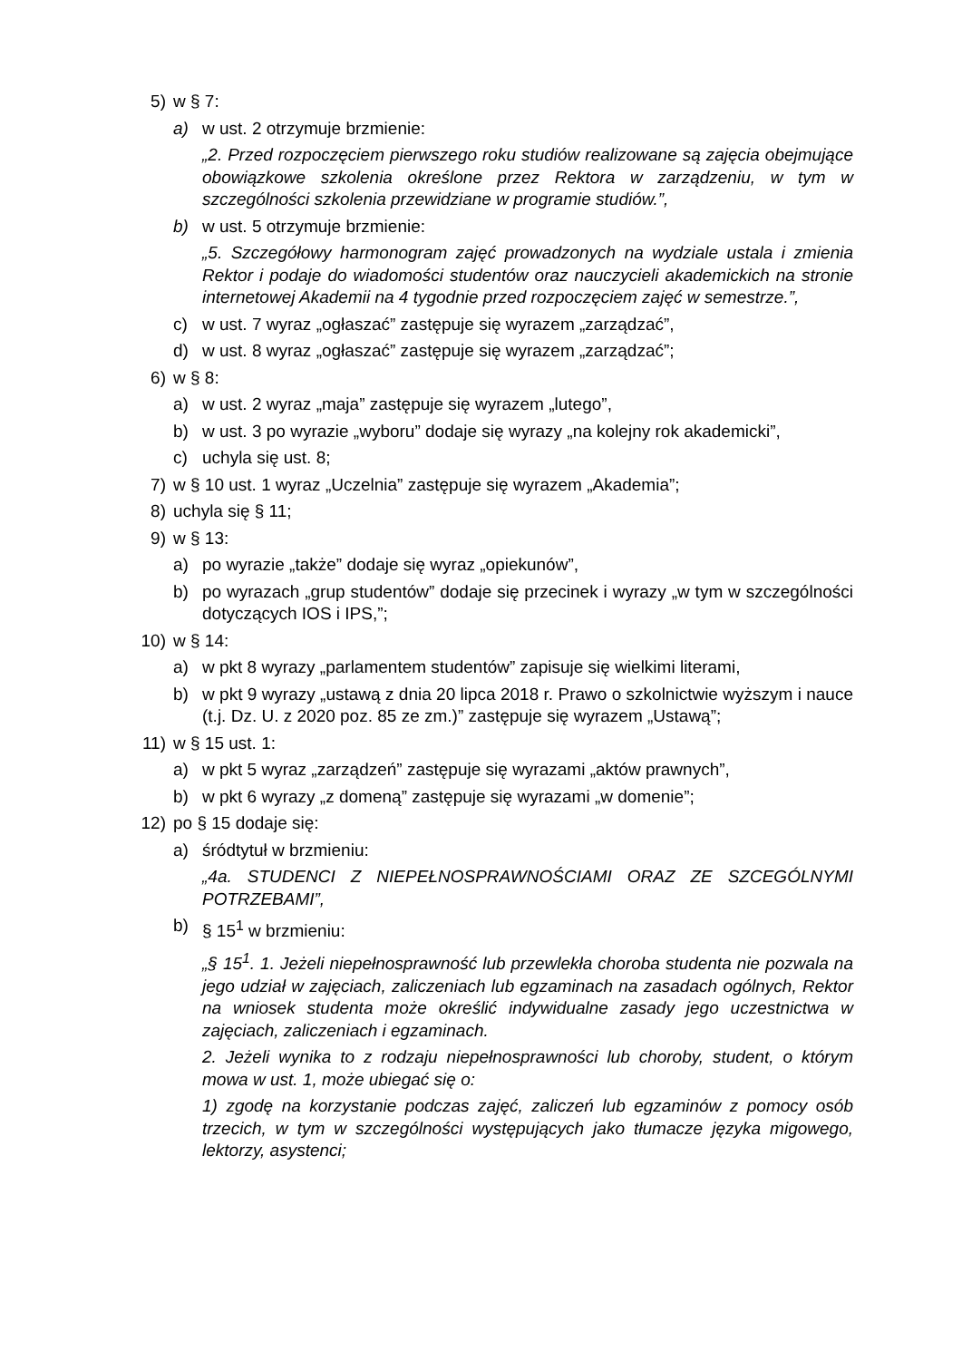5) w § 7:
a) w ust. 2 otrzymuje brzmienie:
„2. Przed rozpoczęciem pierwszego roku studiów realizowane są zajęcia obejmujące obowiązkowe szkolenia określone przez Rektora w zarządzeniu, w tym w szczególności szkolenia przewidziane w programie studiów.”,
b) w ust. 5 otrzymuje brzmienie:
„5. Szczegółowy harmonogram zajęć prowadzonych na wydziale ustala i zmienia Rektor i podaje do wiadomości studentów oraz nauczycieli akademickich na stronie internetowej Akademii na 4 tygodnie przed rozpoczęciem zajęć w semestrze.”,
c) w ust. 7 wyraz „ogłaszać” zastępuje się wyrazem „zarządzać”,
d) w ust. 8 wyraz „ogłaszać” zastępuje się wyrazem „zarządzać”;
6) w § 8:
a) w ust. 2 wyraz „maja” zastępuje się wyrazem „lutego”,
b) w ust. 3 po wyrazie „wyboru” dodaje się wyrazy „na kolejny rok akademicki”,
c) uchyla się ust. 8;
7) w § 10 ust. 1 wyraz „Uczelnia” zastępuje się wyrazem „Akademia”;
8) uchyla się § 11;
9) w § 13:
a) po wyrazie „także” dodaje się wyraz „opiekunów”,
b) po wyrazach „grup studentów” dodaje się przecinek i wyrazy „w tym w szczególności dotyczących IOS i IPS,”;
10) w § 14:
a) w pkt 8 wyrazy „parlamentem studentów” zapisuje się wielkimi literami,
b) w pkt 9 wyrazy „ustawą z dnia 20 lipca 2018 r. Prawo o szkolnictwie wyższym i nauce (t.j. Dz. U. z 2020 poz. 85 ze zm.)” zastępuje się wyrazem „Ustawą”;
11) w § 15 ust. 1:
a) w pkt 5 wyraz „zarządzeń” zastępuje się wyrazami „aktów prawnych”,
b) w pkt 6 wyrazy „z domeną” zastępuje się wyrazami „w domenie”;
12) po § 15 dodaje się:
a) śródtytuł w brzmieniu:
„4a. STUDENCI Z NIEPEŁNOSPRAWNOŚCIAMI ORAZ ZE SZCEGÓLNYMI POTRZEBAMI”,
b) § 15<sup>1</sup> w brzmieniu:
„§ 15<sup>1</sup>. 1. Jeżeli niepełnosprawność lub przewlekła choroba studenta nie pozwala na jego udział w zajęciach, zaliczeniach lub egzaminach na zasadach ogólnych, Rektor na wniosek studenta może określić indywidualne zasady jego uczestnictwa w zajęciach, zaliczeniach i egzaminach.
2. Jeżeli wynika to z rodzaju niepełnosprawności lub choroby, student, o którym mowa w ust. 1, może ubiegać się o:
1) zgodę na korzystanie podczas zajęć, zaliczeń lub egzaminów z pomocy osób trzecich, w tym w szczególności występujących jako tłumacze języka migowego, lektorzy, asystenci;